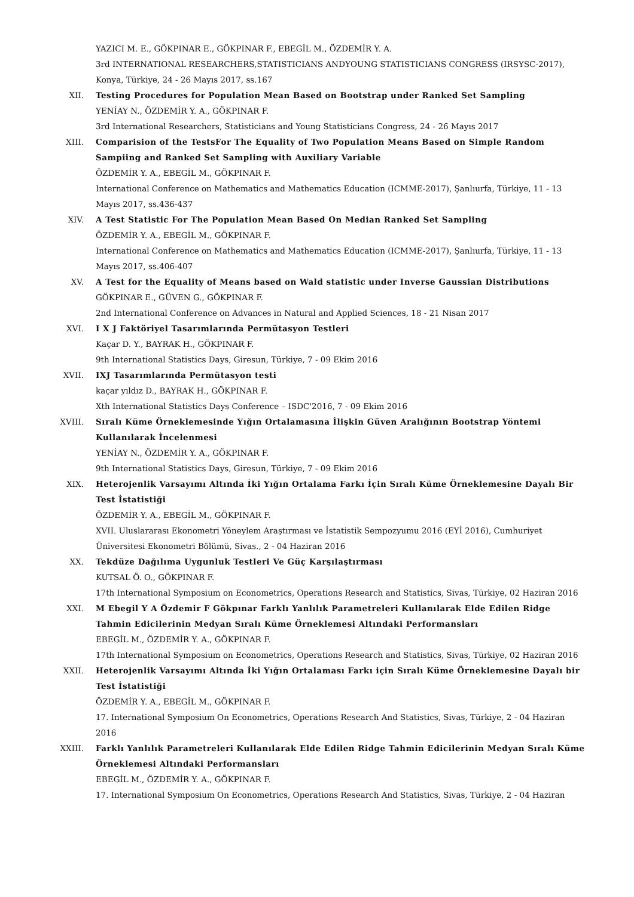YAZICI M. E., GÖKPINAR E., GÖKPINAR F., EBEGİL M., ÖZDEMİR Y. A.
3rd INTERNATIONAL RESEARCHERS,STATISTICIANS ANDYOUNG STATISTICIANS CONGRESS (IRSYSC-2017), Konya, Türkiye, 24 - 26 Mayıs 2017, ss.167
XII. Testing Procedures for Population Mean Based on Bootstrap under Ranked Set Sampling
YENİAY N., ÖZDEMİR Y. A., GÖKPINAR F.
3rd International Researchers, Statisticians and Young Statisticians Congress, 24 - 26 Mayıs 2017
XIII. Comparision of the TestsFor The Equality of Two Population Means Based on Simple Random Sampiing and Ranked Set Sampling with Auxiliary Variable
ÖZDEMİR Y. A., EBEGİL M., GÖKPINAR F.
International Conference on Mathematics and Mathematics Education (ICMME-2017), Şanlıurfa, Türkiye, 11 - 13 Mayıs 2017, ss.436-437
XIV. A Test Statistic For The Population Mean Based On Median Ranked Set Sampling
ÖZDEMİR Y. A., EBEGİL M., GÖKPINAR F.
International Conference on Mathematics and Mathematics Education (ICMME-2017), Şanlıurfa, Türkiye, 11 - 13 Mayıs 2017, ss.406-407
XV. A Test for the Equality of Means based on Wald statistic under Inverse Gaussian Distributions
GÖKPINAR E., GÜVEN G., GÖKPINAR F.
2nd International Conference on Advances in Natural and Applied Sciences, 18 - 21 Nisan 2017
XVI. I X J Faktöriyel Tasarımlarında Permütasyon Testleri
Kaçar D. Y., BAYRAK H., GÖKPINAR F.
9th International Statistics Days, Giresun, Türkiye, 7 - 09 Ekim 2016
XVII. IXJ Tasarımlarında Permütasyon testi
kaçar yıldız D., BAYRAK H., GÖKPINAR F.
Xth International Statistics Days Conference – ISDC'2016, 7 - 09 Ekim 2016
XVIII. Sıralı Küme Örneklemesinde Yığın Ortalamasına İlişkin Güven Aralığının Bootstrap Yöntemi Kullanılarak İncelenmesi
YENİAY N., ÖZDEMİR Y. A., GÖKPINAR F.
9th International Statistics Days, Giresun, Türkiye, 7 - 09 Ekim 2016
XIX. Heterojenlik Varsayımı Altında İki Yığın Ortalama Farkı İçin Sıralı Küme Örneklemesine Dayalı Bir Test İstatistiği
ÖZDEMİR Y. A., EBEGİL M., GÖKPINAR F.
XVII. Uluslararası Ekonometri Yöneylem Araştırması ve İstatistik Sempozyumu 2016 (EYİ 2016), Cumhuriyet Üniversitesi Ekonometri Bölümü, Sivas., 2 - 04 Haziran 2016
XX. Tekdüze Dağılıma Uygunluk Testleri Ve Güç Karşılaştırması
KUTSAL Ö. O., GÖKPINAR F.
17th International Symposium on Econometrics, Operations Research and Statistics, Sivas, Türkiye, 02 Haziran 2016
XXI. M Ebegil Y A Özdemir F Gökpınar Farklı Yanlılık Parametreleri Kullanılarak Elde Edilen Ridge Tahmin Edicilerinin Medyan Sıralı Küme Örneklemesi Altındaki Performansları
EBEGİL M., ÖZDEMİR Y. A., GÖKPINAR F.
17th International Symposium on Econometrics, Operations Research and Statistics, Sivas, Türkiye, 02 Haziran 2016
XXII. Heterojenlik Varsayımı Altında İki Yığın Ortalaması Farkı için Sıralı Küme Örneklemesine Dayalı bir Test İstatistiği
ÖZDEMİR Y. A., EBEGİL M., GÖKPINAR F.
17. International Symposium On Econometrics, Operations Research And Statistics, Sivas, Türkiye, 2 - 04 Haziran 2016
XXIII. Farklı Yanlılık Parametreleri Kullanılarak Elde Edilen Ridge Tahmin Edicilerinin Medyan Sıralı Küme Örneklemesi Altındaki Performansları
EBEGİL M., ÖZDEMİR Y. A., GÖKPINAR F.
17. International Symposium On Econometrics, Operations Research And Statistics, Sivas, Türkiye, 2 - 04 Haziran